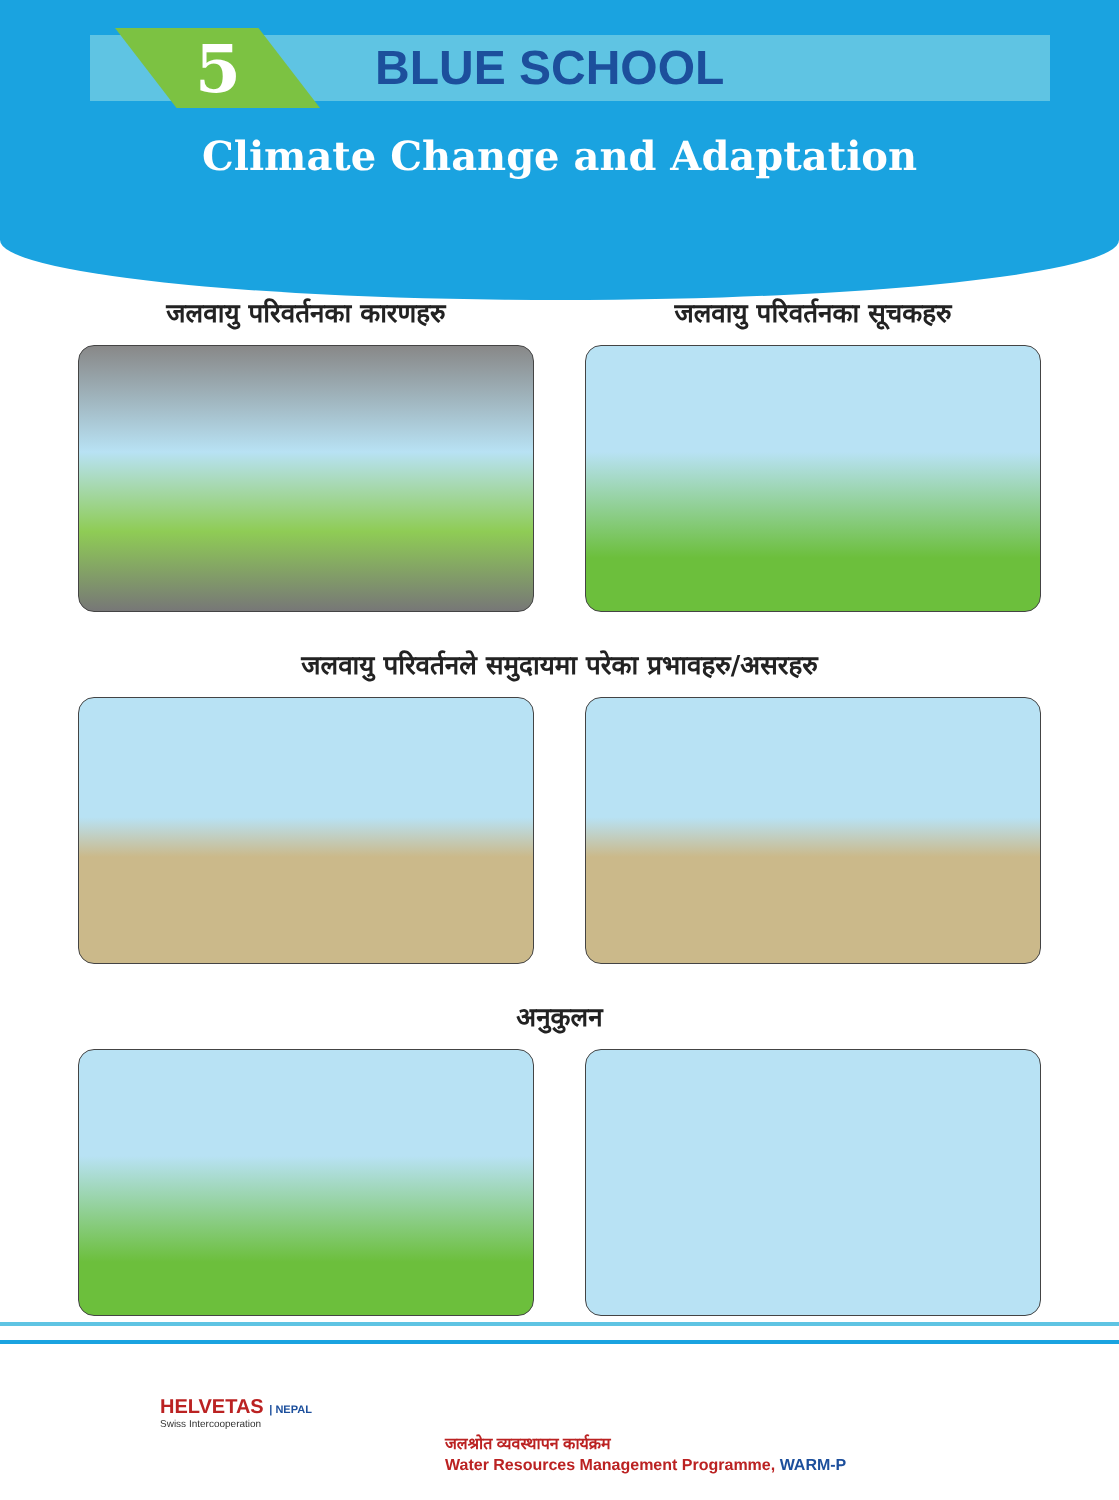5 BLUE SCHOOL
Climate Change and Adaptation
जलवायु परिवर्तनका कारणहरु जलवायु परिवर्तनका सूचकहरु
जलवायु परिवर्तनले समुदायमा परेका प्रभावहरु/असरहरु
अनुकुलन
HELVETAS | NEPAL
Swiss Intercooperation
जलश्रोत व्यवस्थापन कार्यक्रम
Water Resources Management Programme, WARM-P